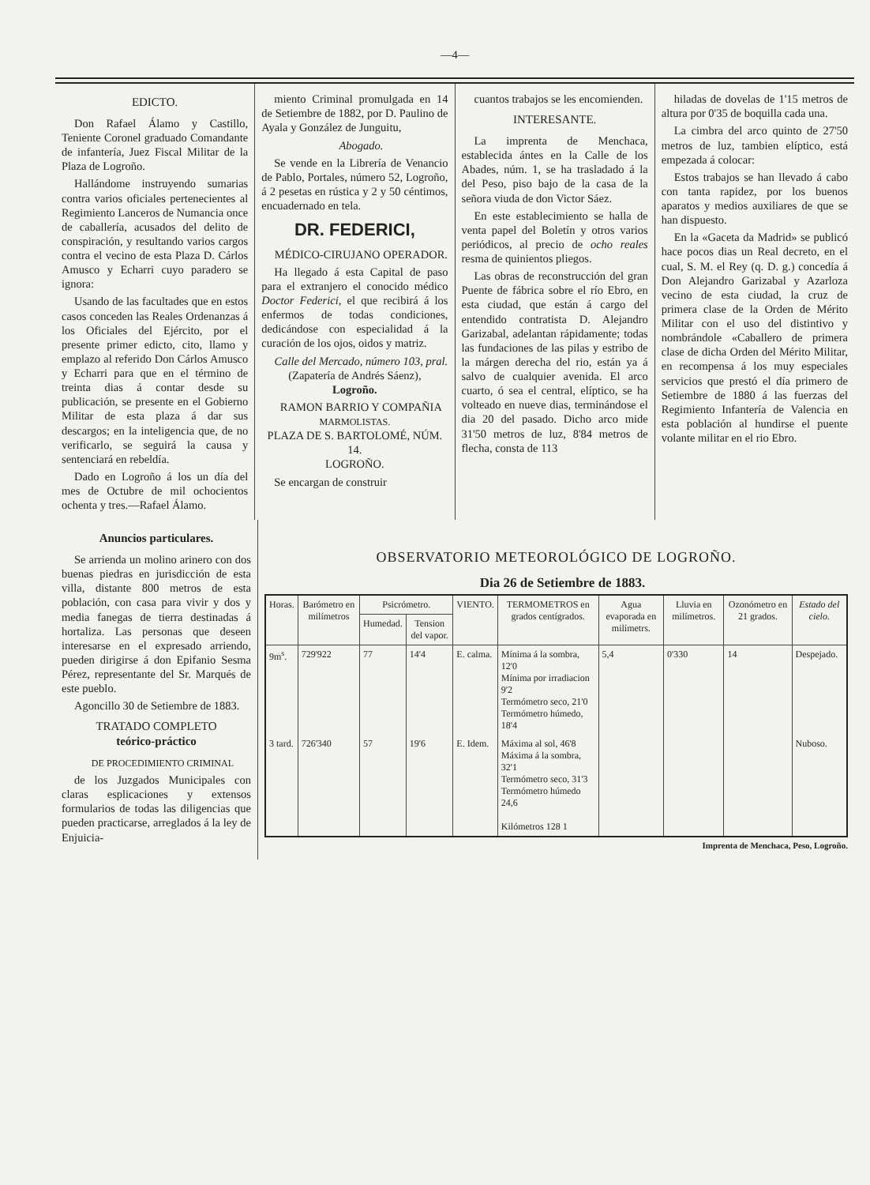—4—
EDICTO.
Don Rafael Álamo y Castillo, Teniente Coronel graduado Comandante de infantería, Juez Fiscal Militar de la Plaza de Logroño.
Hallándome instruyendo sumarias contra varios oficiales pertenecientes al Regimiento Lanceros de Numancia once de caballería, acusados del delito de conspiración, y resultando varios cargos contra el vecino de esta Plaza D. Cárlos Amusco y Echarri cuyo paradero se ignora:
Usando de las facultades que en estos casos conceden las Reales Ordenanzas á los Oficiales del Ejército, por el presente primer edicto, cito, llamo y emplazo al referido Don Cárlos Amusco y Echarri para que en el término de treinta dias á contar desde su publicación, se presente en el Gobierno Militar de esta plaza á dar sus descargos; en la inteligencia que, de no verificarlo, se seguirá la causa y sentenciará en rebeldía.
Dado en Logroño á los un día del mes de Octubre de mil ochocientos ochenta y tres.—Rafael Álamo.
miento Criminal promulgada en 14 de Setiembre de 1882, por D. Paulino de Ayala y González de Junguitu,
Abogado.
Se vende en la Librería de Venancio de Pablo, Portales, número 52, Logroño, á 2 pesetas en rústica y 2 y 50 céntimos, encuadernado en tela.
DR. FEDERICI,
MÉDICO-CIRUJANO OPERADOR.
Ha llegado á esta Capital de paso para el extranjero el conocido médico Doctor Federici, el que recibirá á los enfermos de todas condiciones, dedicándose con especialidad á la curación de los ojos, oidos y matriz.
Calle del Mercado, número 103, pral.
(Zapatería de Andrés Sáenz),
Logroño.
RAMON BARRIO Y COMPAÑIA
MARMOLISTAS.
PLAZA DE S. BARTOLOMÉ, NÚM. 14.
LOGROÑO.
Se encargan de construir
cuantos trabajos se les encomienden.
INTERESANTE.
La imprenta de Menchaca, establecida ántes en la Calle de los Abades, núm. 1, se ha trasladado á la del Peso, piso bajo de la casa de la señora viuda de don Victor Sáez.
En este establecimiento se halla de venta papel del Boletín y otros varios periódicos, al precio de ocho reales resma de quinientos pliegos.
Las obras de reconstrucción del gran Puente de fábrica sobre el río Ebro, en esta ciudad, que están á cargo del entendido contratista D. Alejandro Garizabal, adelantan rápidamente; todas las fundaciones de las pilas y estribo de la márgen derecha del rio, están ya á salvo de cualquier avenida. El arco cuarto, ó sea el central, elíptico, se ha volteado en nueve dias, terminándose el dia 20 del pasado. Dicho arco mide 31'50 metros de luz, 8'84 metros de flecha, consta de 113
hiladas de dovelas de 1'15 metros de altura por 0'35 de boquilla cada una.
La cimbra del arco quinto de 27'50 metros de luz, tambien elíptico, está empezada á colocar:
Estos trabajos se han llevado á cabo con tanta rapidez, por los buenos aparatos y medios auxiliares de que se han dispuesto.
En la «Gaceta da Madrid» se publicó hace pocos dias un Real decreto, en el cual, S. M. el Rey (q. D. g.) concedía á Don Alejandro Garizabal y Azarloza vecino de esta ciudad, la cruz de primera clase de la Orden de Mérito Militar con el uso del distintivo y nombrándole «Caballero de primera clase de dicha Orden del Mérito Militar, en recompensa á los muy especiales servicios que prestó el día primero de Setiembre de 1880 á las fuerzas del Regimiento Infantería de Valencia en esta población al hundirse el puente volante militar en el rio Ebro.
Anuncios particulares.
Se arrienda un molino arinero con dos buenas piedras en jurisdicción de esta villa, distante 800 metros de esta población, con casa para vivir y dos y media fanegas de tierra destinadas á hortaliza. Las personas que deseen interesarse en el expresado arriendo, pueden dirigirse á don Epifanio Sesma Pérez, representante del Sr. Marqués de este pueblo.
Agoncillo 30 de Setiembre de 1883.
TRATADO COMPLETO
teórico-práctico
DE PROCEDIMIENTO CRIMINAL
de los Juzgados Municipales con claras esplicaciones y extensos formularios de todas las diligencias que pueden practicarse, arreglados á la ley de Enjuicia-
OBSERVATORIO METEOROLÓGICO DE LOGROÑO.
Dia 26 de Setiembre de 1883.
| Horas. | Barómetro en milímetros | Psicrómetro. | | VIENTO. | TERMOMETROS en grados centígrados. | Agua evaporada en milímetrs. | Lluvia en milímetros. | Ozonómetro en 21 grados. | Estado del cielo. |
| --- | --- | --- | --- | --- | --- | --- | --- | --- | --- |
| | | Humedad. | Tension del vapor. | | | | | | |
| 9m<sup>s</sup>. | 729'922 | 77 | 14'4 | E. calma. | Mínima á la sombra, 12'0 Mínima por irradiacion 9'2 Termómetro seco, 21'0 Termómetro húmedo, 18'4 | 5,4 | 0'330 | 14 | Despejado. |
| 3 tard. | 726'340 | 57 | 19'6 | E. Idem. | Máxima al sol, 46'8 Máxima á la sombra, 32'1 Termómetro seco, 31'3 Termómetro húmedo 24,6 Kilómetros 128 1 | | | | Nuboso. |
Imprenta de Menchaca, Peso, Logroño.